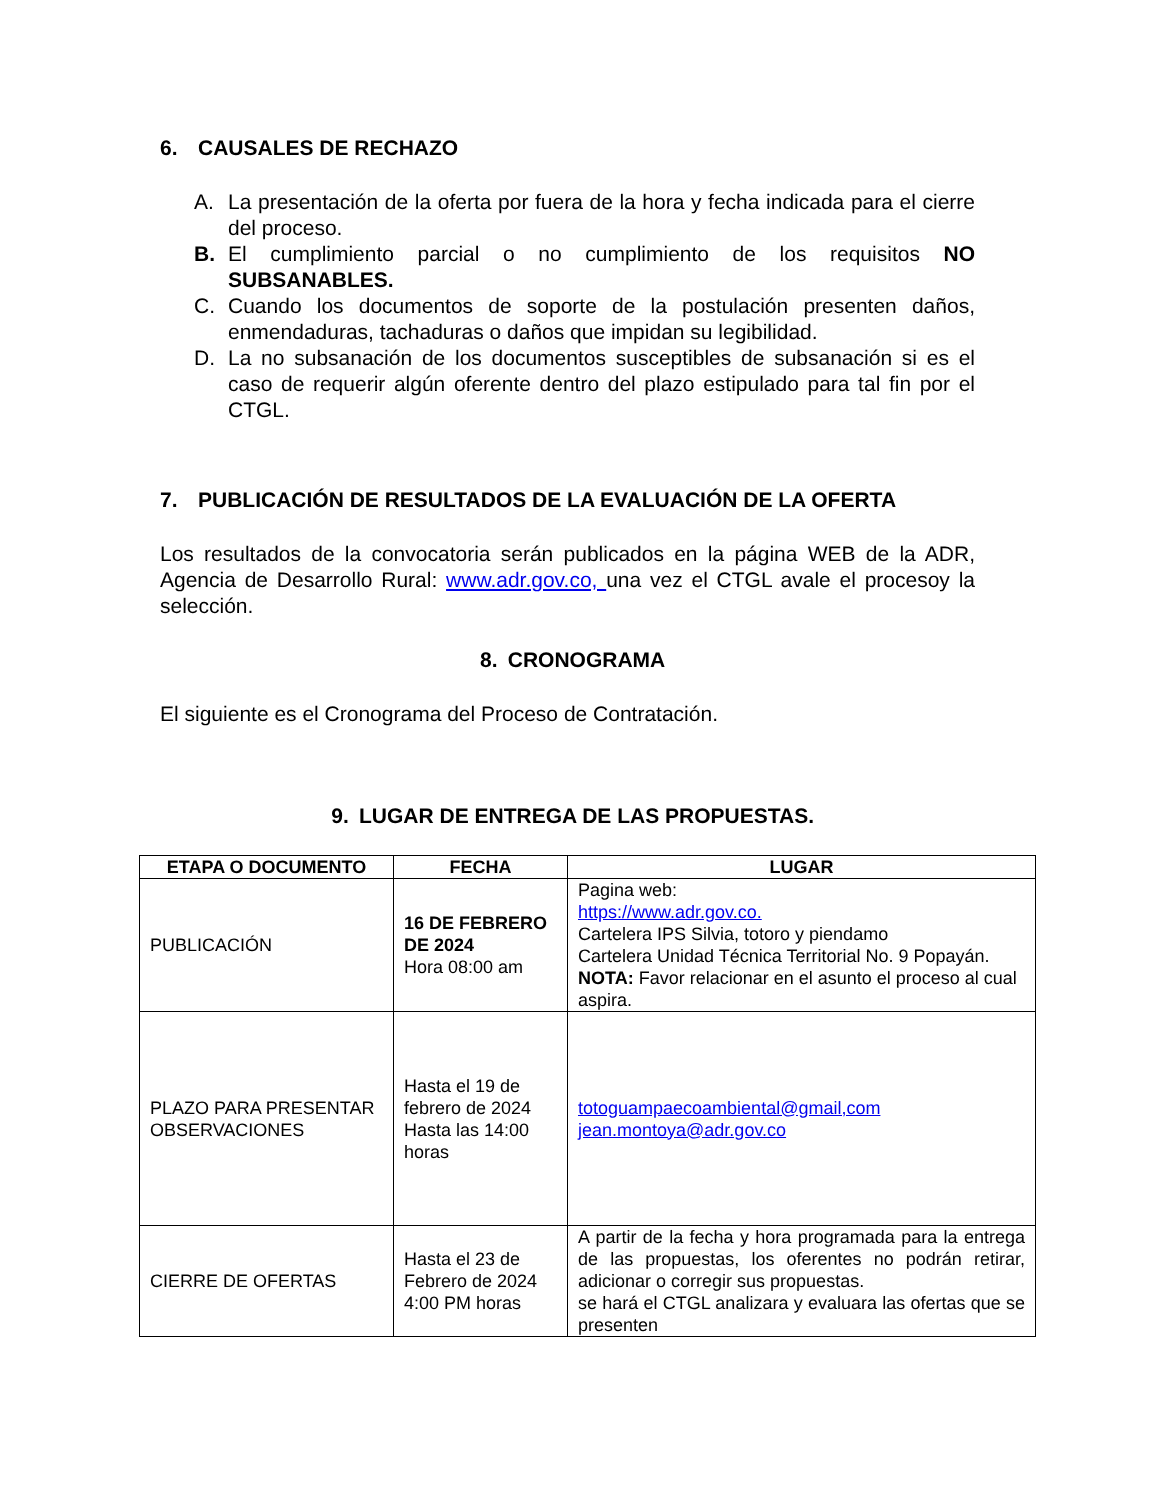6. CAUSALES DE RECHAZO
A. La presentación de la oferta por fuera de la hora y fecha indicada para el cierre del proceso.
B. El cumplimiento parcial o no cumplimiento de los requisitos NO SUBSANABLES.
C. Cuando los documentos de soporte de la postulación presenten daños, enmendaduras, tachaduras o daños que impidan su legibilidad.
D. La no subsanación de los documentos susceptibles de subsanación si es el caso de requerir algún oferente dentro del plazo estipulado para tal fin por el CTGL.
7. PUBLICACIÓN DE RESULTADOS DE LA EVALUACIÓN DE LA OFERTA
Los resultados de la convocatoria serán publicados en la página WEB de la ADR, Agencia de Desarrollo Rural: www.adr.gov.co, una vez el CTGL avale el procesoy la selección.
8. CRONOGRAMA
El siguiente es el Cronograma del Proceso de Contratación.
9. LUGAR DE ENTREGA DE LAS PROPUESTAS.
| ETAPA O DOCUMENTO | FECHA | LUGAR |
| --- | --- | --- |
| PUBLICACIÓN | 16 DE FEBRERO DE 2024 Hora 08:00 am | Pagina web: https://www.adr.gov.co. Cartelera IPS Silvia, totoro y piendamo Cartelera Unidad Técnica Territorial No. 9 Popayán. NOTA: Favor relacionar en el asunto el proceso al cual aspira. |
| PLAZO PARA PRESENTAR OBSERVACIONES | Hasta el 19 de febrero de 2024 Hasta las 14:00 horas | totoguampaecoambiental@gmail,com jean.montoya@adr.gov.co |
| CIERRE DE OFERTAS | Hasta el 23 de Febrero de 2024 4:00 PM horas | A partir de la fecha y hora programada para la entrega de las propuestas, los oferentes no podrán retirar, adicionar o corregir sus propuestas. se hará el CTGL analizara y evaluara las ofertas que se presenten |